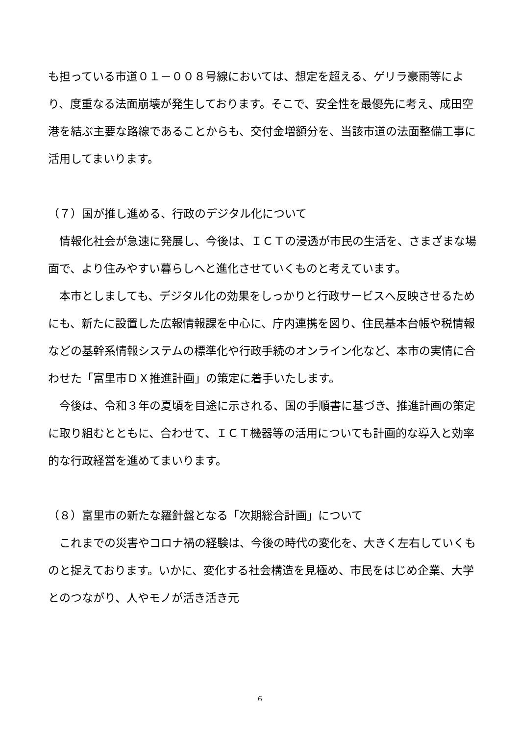も担っている市道０１－００８号線においては、想定を超える、ゲリラ豪雨等により、度重なる法面崩壊が発生しております。そこで、安全性を最優先に考え、成田空港を結ぶ主要な路線であることからも、交付金増額分を、当該市道の法面整備工事に活用してまいります。
（７）国が推し進める、行政のデジタル化について
　情報化社会が急速に発展し、今後は、ＩＣＴの浸透が市民の生活を、さまざまな場面で、より住みやすい暮らしへと進化させていくものと考えています。
　本市としましても、デジタル化の効果をしっかりと行政サービスへ反映させるためにも、新たに設置した広報情報課を中心に、庁内連携を図り、住民基本台帳や税情報などの基幹系情報システムの標準化や行政手続のオンライン化など、本市の実情に合わせた「富里市ＤＸ推進計画」の策定に着手いたします。
　今後は、令和３年の夏頃を目途に示される、国の手順書に基づき、推進計画の策定に取り組むとともに、合わせて、ＩＣＴ機器等の活用についても計画的な導入と効率的な行政経営を進めてまいります。
（８）富里市の新たな羅針盤となる「次期総合計画」について
　これまでの災害やコロナ禍の経験は、今後の時代の変化を、大きく左右していくものと捉えております。いかに、変化する社会構造を見極め、市民をはじめ企業、大学とのつながり、人やモノが活き活き元
6